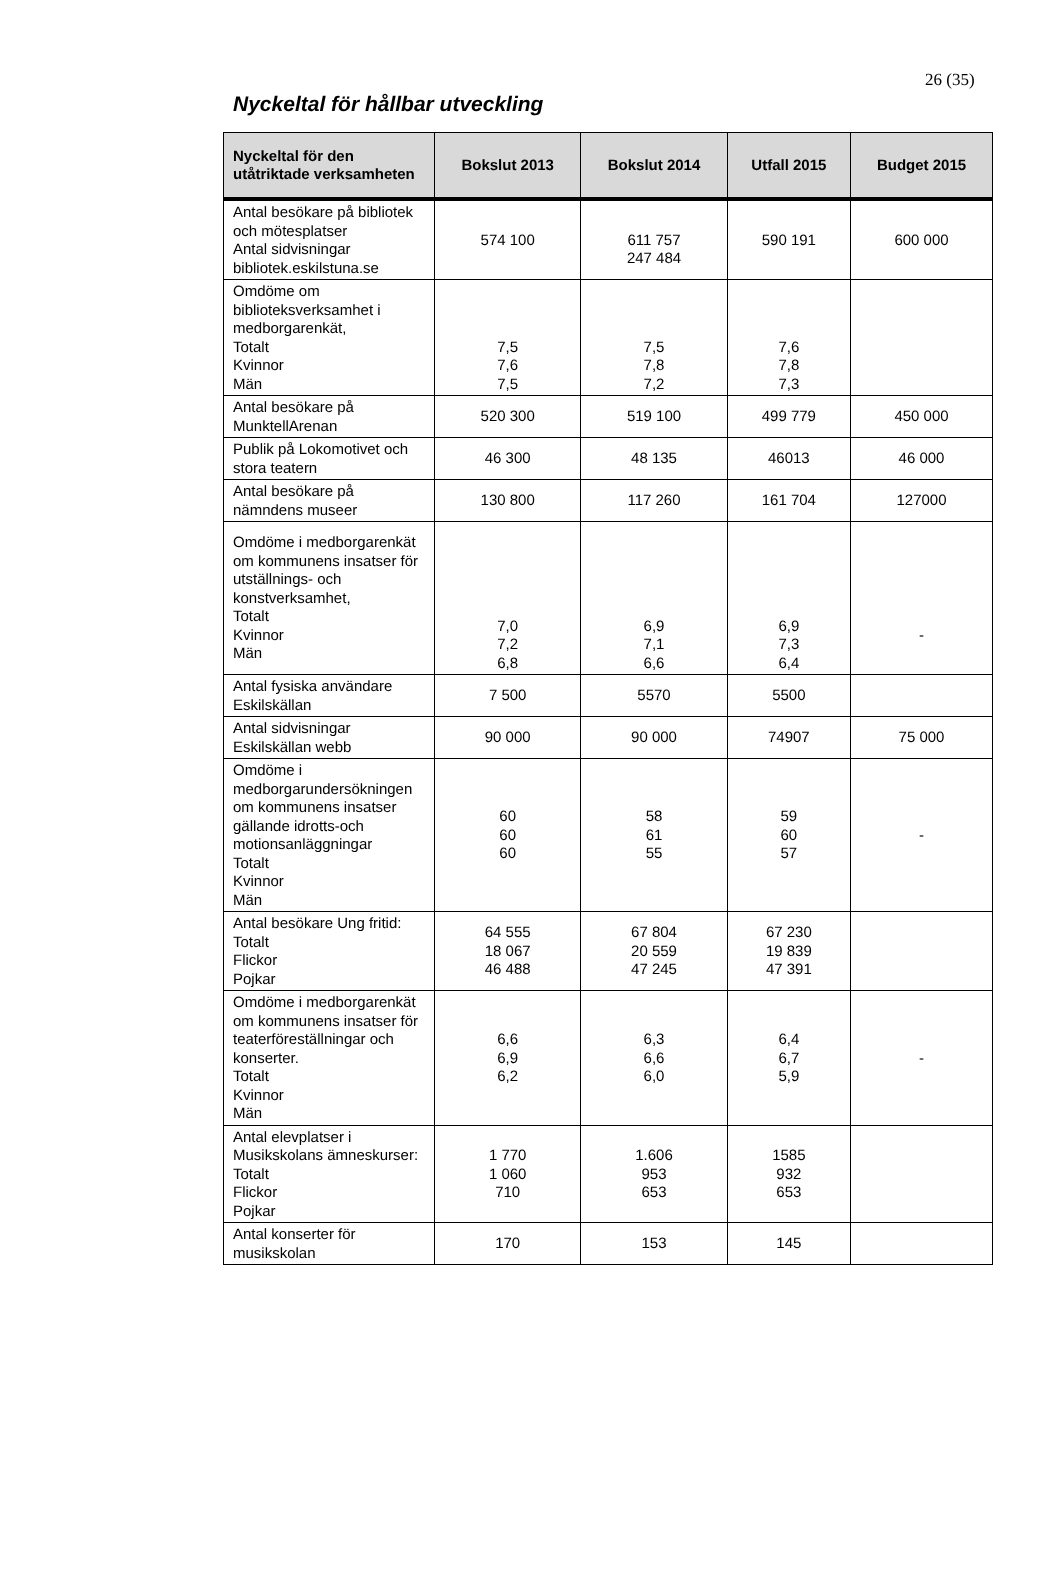26 (35)
Nyckeltal för hållbar utveckling
| Nyckeltal för den utåtriktade verksamheten | Bokslut 2013 | Bokslut 2014 | Utfall 2015 | Budget 2015 |
| --- | --- | --- | --- | --- |
| Antal besökare på bibliotek och mötesplatser Antal sidvisningar bibliotek.eskilstuna.se | 574 100 | 611 757 247 484 | 590 191 | 600 000 |
| Omdöme om biblioteksverksamhet i medborgarenkät, Totalt Kvinnor Män | 7,5 7,6 7,5 | 7,5 7,8 7,2 | 7,6 7,8 7,3 | |
| Antal besökare på MunktellArenan | 520 300 | 519 100 | 499 779 | 450 000 |
| Publik på Lokomotivet och stora teatern | 46 300 | 48 135 | 46013 | 46 000 |
| Antal besökare på nämndens museer | 130 800 | 117 260 | 161 704 | 127000 |
| Omdöme i medborgarenkät om kommunens insatser för utställnings- och konstverksamhet, Totalt Kvinnor Män | 7,0 7,2 6,8 | 6,9 7,1 6,6 | 6,9 7,3 6,4 | - |
| Antal fysiska användare Eskilskällan | 7 500 | 5570 | 5500 | |
| Antal sidvisningar Eskilskällan webb | 90 000 | 90 000 | 74907 | 75 000 |
| Omdöme i medborgarundersökningen om kommunens insatser gällande idrotts-och motionsanläggningar Totalt Kvinnor Män | 60 60 60 | 58 61 55 | 59 60 57 | - |
| Antal besökare Ung fritid: Totalt Flickor Pojkar | 64 555 18 067 46 488 | 67 804 20 559 47 245 | 67 230 19 839 47 391 | |
| Omdöme i medborgarenkät om kommunens insatser för teaterföreställningar och konserter. Totalt Kvinnor Män | 6,6 6,9 6,2 | 6,3 6,6 6,0 | 6,4 6,7 5,9 | - |
| Antal elevplatser i Musikskolans ämneskurser: Totalt Flickor Pojkar | 1 770 1 060 710 | 1.606 953 653 | 1585 932 653 | |
| Antal konserter för musikskolan | 170 | 153 | 145 | |